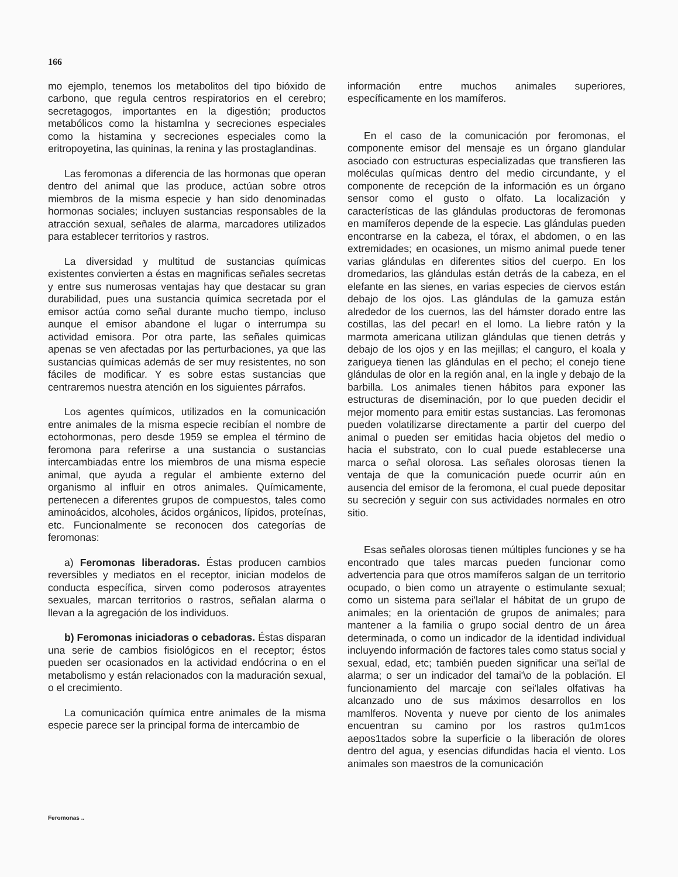166
mo ejemplo, tenemos los metabolitos del tipo bióxido de carbono, que regula centros respiratorios en el cerebro; secretagogos, importantes en la digestión; productos metabólicos como la histamlna y secreciones especiales como la histamina y secreciones especiales como la eritropoyetina, las quininas, la renina y las prostaglandinas.
Las feromonas a diferencia de las hormonas que operan dentro del animal que las produce, actúan sobre otros miembros de la misma especie y han sido denominadas hormonas sociales; incluyen sustancias responsables de la atracción sexual, señales de alarma, marcadores utilizados para establecer territorios y rastros.
La diversidad y multitud de sustancias químicas existentes convierten a éstas en magnificas señales secretas y entre sus numerosas ventajas hay que destacar su gran durabilidad, pues una sustancia química secretada por el emisor actúa como señal durante mucho tiempo, incluso aunque el emisor abandone el lugar o interrumpa su actividad emisora. Por otra parte, las señales quimicas apenas se ven afectadas por las perturbaciones, ya que las sustancias químicas además de ser muy resistentes, no son fáciles de modificar. Y es sobre estas sustancias que centraremos nuestra atención en los siguientes párrafos.
Los agentes químicos, utilizados en la comunicación entre animales de la misma especie recibían el nombre de ectohormonas, pero desde 1959 se emplea el término de feromona para referirse a una sustancia o sustancias intercambiadas entre los miembros de una misma especie animal, que ayuda a regular el ambiente externo del organismo al influir en otros animales. Químicamente, pertenecen a diferentes grupos de compuestos, tales como aminoácidos, alcoholes, ácidos orgánicos, lípidos, proteínas, etc. Funcionalmente se reconocen dos categorías de feromonas:
a) Feromonas liberadoras. Éstas producen cambios reversibles y mediatos en el receptor, inician modelos de conducta específica, sirven como poderosos atrayentes sexuales, marcan territorios o rastros, señalan alarma o llevan a la agregación de los individuos.
b) Feromonas iniciadoras o cebadoras. Éstas disparan una serie de cambios fisiológicos en el receptor; éstos pueden ser ocasionados en la actividad endócrina o en el metabolismo y están relacionados con la maduración sexual, o el crecimiento.
La comunicación química entre animales de la misma especie parece ser la principal forma de intercambio de
información entre muchos animales superiores, específicamente en los mamíferos.
En el caso de la comunicación por feromonas, el componente emisor del mensaje es un órgano glandular asociado con estructuras especializadas que transfieren las moléculas químicas dentro del medio circundante, y el componente de recepción de la información es un órgano sensor como el gusto o olfato. La localización y características de las glándulas productoras de feromonas en mamíferos depende de la especie. Las glándulas pueden encontrarse en la cabeza, el tórax, el abdomen, o en las extremidades; en ocasiones, un mismo animal puede tener varias glándulas en diferentes sitios del cuerpo. En los dromedarios, las glándulas están detrás de la cabeza, en el elefante en las sienes, en varias especies de ciervos están debajo de los ojos. Las glándulas de la gamuza están alrededor de los cuernos, las del hámster dorado entre las costillas, las del pecar! en el lomo. La liebre ratón y la marmota americana utilizan glándulas que tienen detrás y debajo de los ojos y en las mejillas; el canguro, el koala y zarigueya tienen las glándulas en el pecho; el conejo tiene glándulas de olor en la región anal, en la ingle y debajo de la barbilla. Los animales tienen hábitos para exponer las estructuras de diseminación, por lo que pueden decidir el mejor momento para emitir estas sustancias. Las feromonas pueden volatilizarse directamente a partir del cuerpo del animal o pueden ser emitidas hacia objetos del medio o hacia el substrato, con lo cual puede establecerse una marca o señal olorosa. Las señales olorosas tienen la ventaja de que la comunicación puede ocurrir aún en ausencia del emisor de la feromona, el cual puede depositar su secreción y seguir con sus actividades normales en otro sitio.
Esas señales olorosas tienen múltiples funciones y se ha encontrado que tales marcas pueden funcionar como advertencia para que otros mamíferos salgan de un territorio ocupado, o bien como un atrayente o estimulante sexual; como un sistema para sei'lalar el hábitat de un grupo de animales; en la orientación de grupos de animales; para mantener a la familia o grupo social dentro de un área determinada, o como un indicador de la identidad individual incluyendo información de factores tales como status social y sexual, edad, etc; también pueden significar una sei'lal de alarma; o ser un indicador del tamai'\o de la población. El funcionamiento del marcaje con sei'lales olfativas ha alcanzado uno de sus máximos desarrollos en los mamlferos. Noventa y nueve por ciento de los animales encuentran su camino por los rastros qu1m1cos aepos1tados sobre la superficie o la liberación de olores dentro del agua, y esencias difundidas hacia el viento. Los animales son maestros de la comunicación
Feromonas ..